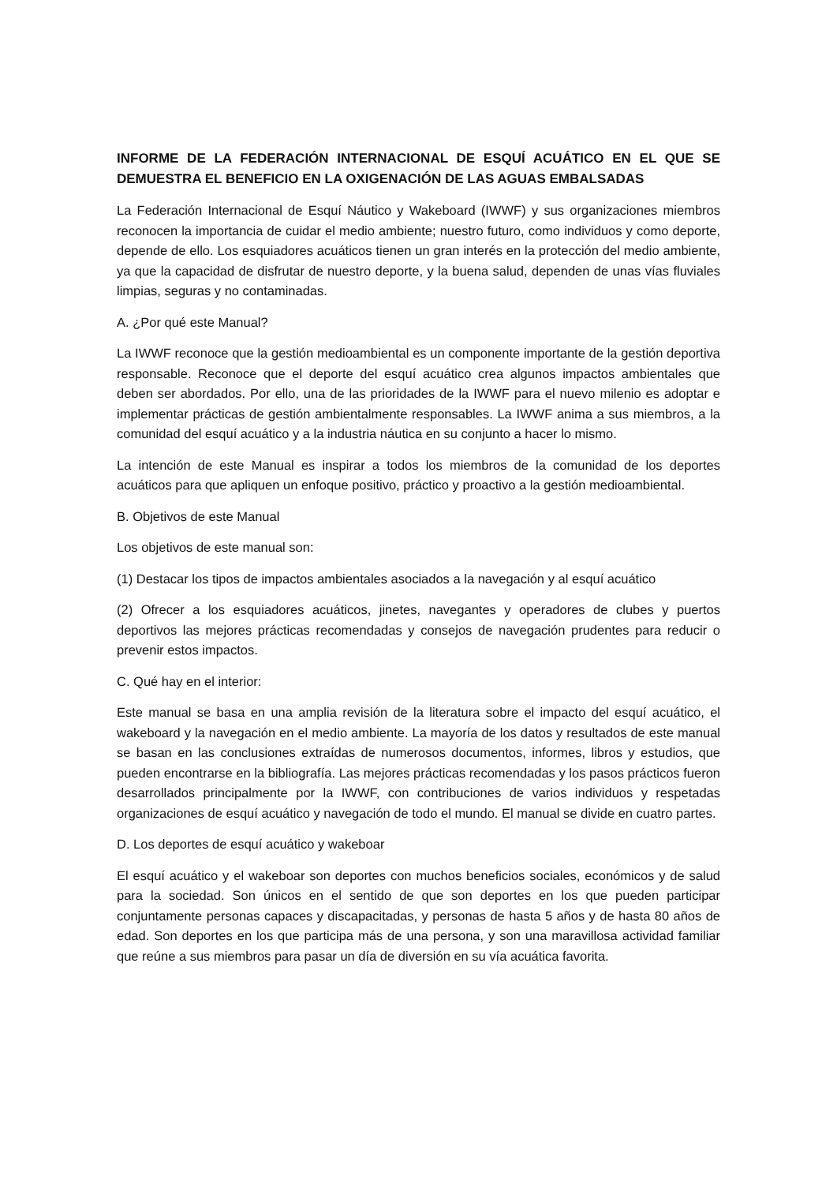INFORME DE LA FEDERACIÓN INTERNACIONAL DE ESQUÍ ACUÁTICO EN EL QUE SE DEMUESTRA EL BENEFICIO EN LA OXIGENACIÓN DE LAS AGUAS EMBALSADAS
La Federación Internacional de Esquí Náutico y Wakeboard (IWWF) y sus organizaciones miembros reconocen la importancia de cuidar el medio ambiente; nuestro futuro, como individuos y como deporte, depende de ello. Los esquiadores acuáticos tienen un gran interés en la protección del medio ambiente, ya que la capacidad de disfrutar de nuestro deporte, y la buena salud, dependen de unas vías fluviales limpias, seguras y no contaminadas.
A. ¿Por qué este Manual?
La IWWF reconoce que la gestión medioambiental es un componente importante de la gestión deportiva responsable. Reconoce que el deporte del esquí acuático crea algunos impactos ambientales que deben ser abordados. Por ello, una de las prioridades de la IWWF para el nuevo milenio es adoptar e implementar prácticas de gestión ambientalmente responsables. La IWWF anima a sus miembros, a la comunidad del esquí acuático y a la industria náutica en su conjunto a hacer lo mismo.
La intención de este Manual es inspirar a todos los miembros de la comunidad de los deportes acuáticos para que apliquen un enfoque positivo, práctico y proactivo a la gestión medioambiental.
B. Objetivos de este Manual
Los objetivos de este manual son:
(1) Destacar los tipos de impactos ambientales asociados a la navegación y al esquí acuático
(2) Ofrecer a los esquiadores acuáticos, jinetes, navegantes y operadores de clubes y puertos deportivos las mejores prácticas recomendadas y consejos de navegación prudentes para reducir o prevenir estos impactos.
C. Qué hay en el interior:
Este manual se basa en una amplia revisión de la literatura sobre el impacto del esquí acuático, el wakeboard y la navegación en el medio ambiente. La mayoría de los datos y resultados de este manual se basan en las conclusiones extraídas de numerosos documentos, informes, libros y estudios, que pueden encontrarse en la bibliografía. Las mejores prácticas recomendadas y los pasos prácticos fueron desarrollados principalmente por la IWWF, con contribuciones de varios individuos y respetadas organizaciones de esquí acuático y navegación de todo el mundo. El manual se divide en cuatro partes.
D. Los deportes de esquí acuático y wakeboar
El esquí acuático y el wakeboar son deportes con muchos beneficios sociales, económicos y de salud para la sociedad. Son únicos en el sentido de que son deportes en los que pueden participar conjuntamente personas capaces y discapacitadas, y personas de hasta 5 años y de hasta 80 años de edad. Son deportes en los que participa más de una persona, y son una maravillosa actividad familiar que reúne a sus miembros para pasar un día de diversión en su vía acuática favorita.